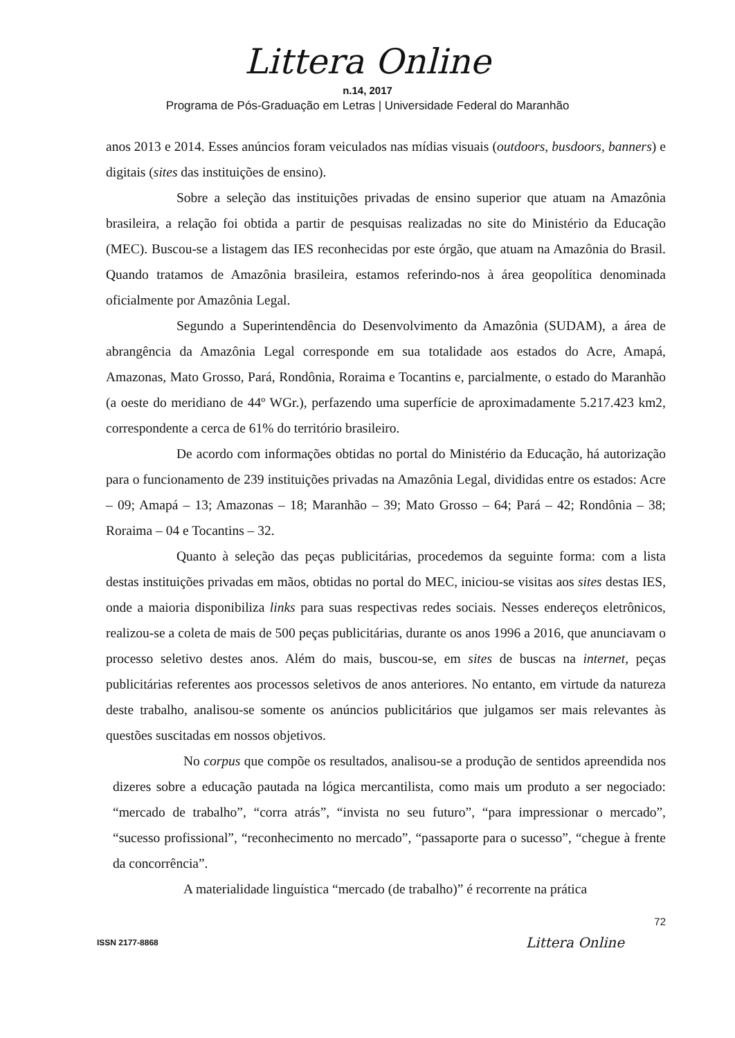Littera Online
n.14, 2017
Programa de Pós-Graduação em Letras | Universidade Federal do Maranhão
anos 2013 e 2014. Esses anúncios foram veiculados nas mídias visuais (outdoors, busdoors, banners) e digitais (sites das instituições de ensino).
Sobre a seleção das instituições privadas de ensino superior que atuam na Amazônia brasileira, a relação foi obtida a partir de pesquisas realizadas no site do Ministério da Educação (MEC). Buscou-se a listagem das IES reconhecidas por este órgão, que atuam na Amazônia do Brasil. Quando tratamos de Amazônia brasileira, estamos referindo-nos à área geopolítica denominada oficialmente por Amazônia Legal.
Segundo a Superintendência do Desenvolvimento da Amazônia (SUDAM), a área de abrangência da Amazônia Legal corresponde em sua totalidade aos estados do Acre, Amapá, Amazonas, Mato Grosso, Pará, Rondônia, Roraima e Tocantins e, parcialmente, o estado do Maranhão (a oeste do meridiano de 44º WGr.), perfazendo uma superfície de aproximadamente 5.217.423 km2, correspondente a cerca de 61% do território brasileiro.
De acordo com informações obtidas no portal do Ministério da Educação, há autorização para o funcionamento de 239 instituições privadas na Amazônia Legal, divididas entre os estados: Acre – 09; Amapá – 13; Amazonas – 18; Maranhão – 39; Mato Grosso – 64; Pará – 42; Rondônia – 38; Roraima – 04 e Tocantins – 32.
Quanto à seleção das peças publicitárias, procedemos da seguinte forma: com a lista destas instituições privadas em mãos, obtidas no portal do MEC, iniciou-se visitas aos sites destas IES, onde a maioria disponibiliza links para suas respectivas redes sociais. Nesses endereços eletrônicos, realizou-se a coleta de mais de 500 peças publicitárias, durante os anos 1996 a 2016, que anunciavam o processo seletivo destes anos. Além do mais, buscou-se, em sites de buscas na internet, peças publicitárias referentes aos processos seletivos de anos anteriores. No entanto, em virtude da natureza deste trabalho, analisou-se somente os anúncios publicitários que julgamos ser mais relevantes às questões suscitadas em nossos objetivos.
No corpus que compõe os resultados, analisou-se a produção de sentidos apreendida nos dizeres sobre a educação pautada na lógica mercantilista, como mais um produto a ser negociado: “mercado de trabalho”, “corra atrás”, “invista no seu futuro”, “para impressionar o mercado”, “sucesso profissional”, “reconhecimento no mercado”, “passaporte para o sucesso”, “chegue à frente da concorrência”.
A materialidade linguística “mercado (de trabalho)” é recorrente na prática
72
ISSN 2177-8868 Littera Online